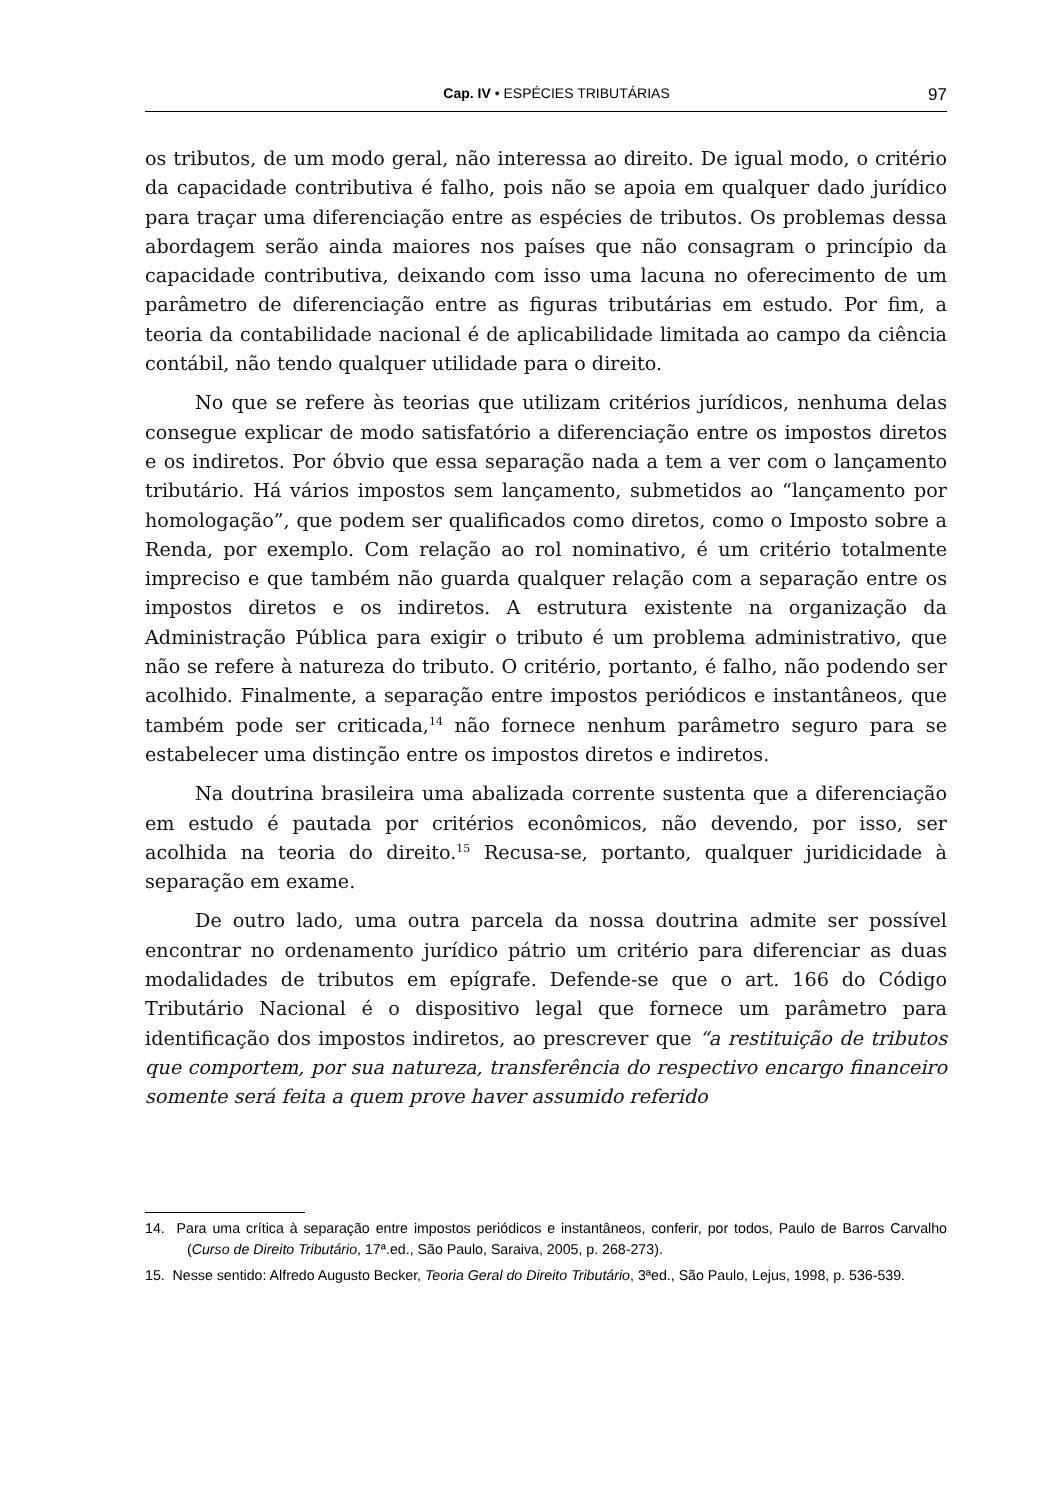Cap. IV • ESPÉCIES TRIBUTÁRIAS 97
os tributos, de um modo geral, não interessa ao direito. De igual modo, o critério da capacidade contributiva é falho, pois não se apoia em qualquer dado jurídico para traçar uma diferenciação entre as espécies de tributos. Os problemas dessa abordagem serão ainda maiores nos países que não consagram o princípio da capacidade contributiva, deixando com isso uma lacuna no oferecimento de um parâmetro de diferenciação entre as figuras tributárias em estudo. Por fim, a teoria da contabilidade nacional é de aplicabilidade limitada ao campo da ciência contábil, não tendo qualquer utilidade para o direito.
No que se refere às teorias que utilizam critérios jurídicos, nenhuma delas consegue explicar de modo satisfatório a diferenciação entre os impostos diretos e os indiretos. Por óbvio que essa separação nada a tem a ver com o lançamento tributário. Há vários impostos sem lançamento, submetidos ao “lançamento por homologação”, que podem ser qualificados como diretos, como o Imposto sobre a Renda, por exemplo. Com relação ao rol nominativo, é um critério totalmente impreciso e que também não guarda qualquer relação com a separação entre os impostos diretos e os indiretos. A estrutura existente na organização da Administração Pública para exigir o tributo é um problema administrativo, que não se refere à natureza do tributo. O critério, portanto, é falho, não podendo ser acolhido. Finalmente, a separação entre impostos periódicos e instantâneos, que também pode ser criticada,<sup>14</sup> não fornece nenhum parâmetro seguro para se estabelecer uma distinção entre os impostos diretos e indiretos.
Na doutrina brasileira uma abalizada corrente sustenta que a diferenciação em estudo é pautada por critérios econômicos, não devendo, por isso, ser acolhida na teoria do direito.<sup>15</sup> Recusa-se, portanto, qualquer juridicidade à separação em exame.
De outro lado, uma outra parcela da nossa doutrina admite ser possível encontrar no ordenamento jurídico pátrio um critério para diferenciar as duas modalidades de tributos em epígrafe. Defende-se que o art. 166 do Código Tributário Nacional é o dispositivo legal que fornece um parâmetro para identificação dos impostos indiretos, ao prescrever que “a restituição de tributos que comportem, por sua natureza, transferência do respectivo encargo financeiro somente será feita a quem prove haver assumido referido
14. Para uma crítica à separação entre impostos periódicos e instantâneos, conferir, por todos, Paulo de Barros Carvalho (Curso de Direito Tributário, 17ª.ed., São Paulo, Saraiva, 2005, p. 268-273).
15. Nesse sentido: Alfredo Augusto Becker, Teoria Geral do Direito Tributário, 3ªed., São Paulo, Lejus, 1998, p. 536-539.